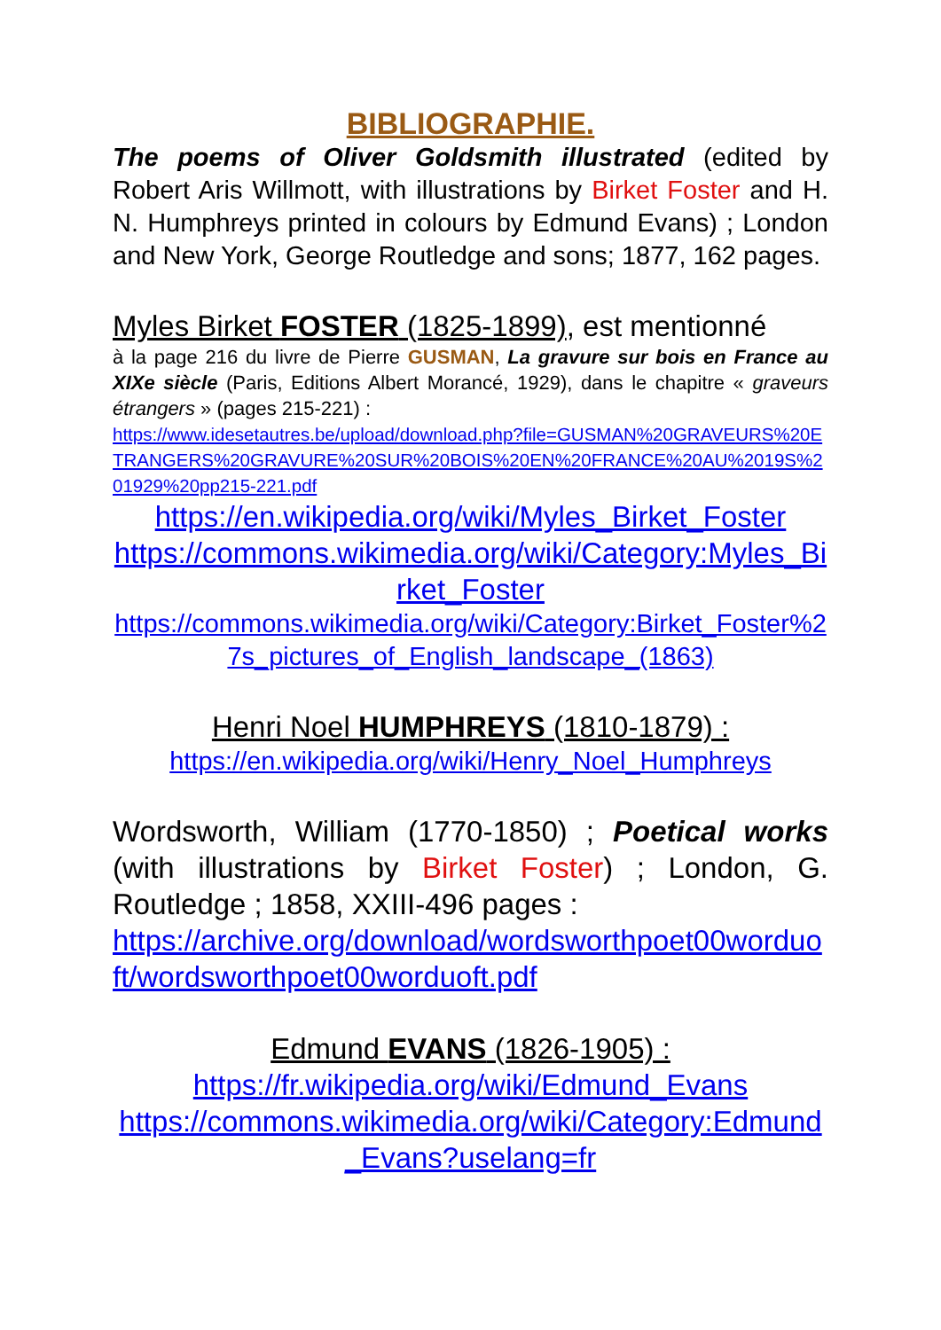BIBLIOGRAPHIE.
The poems of Oliver Goldsmith illustrated (edited by Robert Aris Willmott, with illustrations by Birket Foster and H. N. Humphreys printed in colours by Edmund Evans) ; London and New York, George Routledge and sons; 1877, 162 pages.
Myles Birket FOSTER (1825-1899), est mentionné
à la page 216 du livre de Pierre GUSMAN, La gravure sur bois en France au XIXe siècle (Paris, Editions Albert Morancé, 1929), dans le chapitre « graveurs étrangers » (pages 215-221) :
https://www.idesetautres.be/upload/download.php?file=GUSMAN%20GRAVEURS%20ETRANGERS%20GRAVURE%20SUR%20BOIS%20EN%20FRANCE%20AU%2019S%201929%20pp215-221.pdf
https://en.wikipedia.org/wiki/Myles_Birket_Foster
https://commons.wikimedia.org/wiki/Category:Myles_Birket_Foster
https://commons.wikimedia.org/wiki/Category:Birket_Foster%27s_pictures_of_English_landscape_(1863)
Henri Noel HUMPHREYS (1810-1879) :
https://en.wikipedia.org/wiki/Henry_Noel_Humphreys
Wordsworth, William (1770-1850) ; Poetical works (with illustrations by Birket Foster) ; London, G. Routledge ; 1858, XXIII-496 pages :
https://archive.org/download/wordsworthpoet00worduoft/wordsworthpoet00worduoft.pdf
Edmund EVANS (1826-1905) :
https://fr.wikipedia.org/wiki/Edmund_Evans
https://commons.wikimedia.org/wiki/Category:Edmund_Evans?uselang=fr